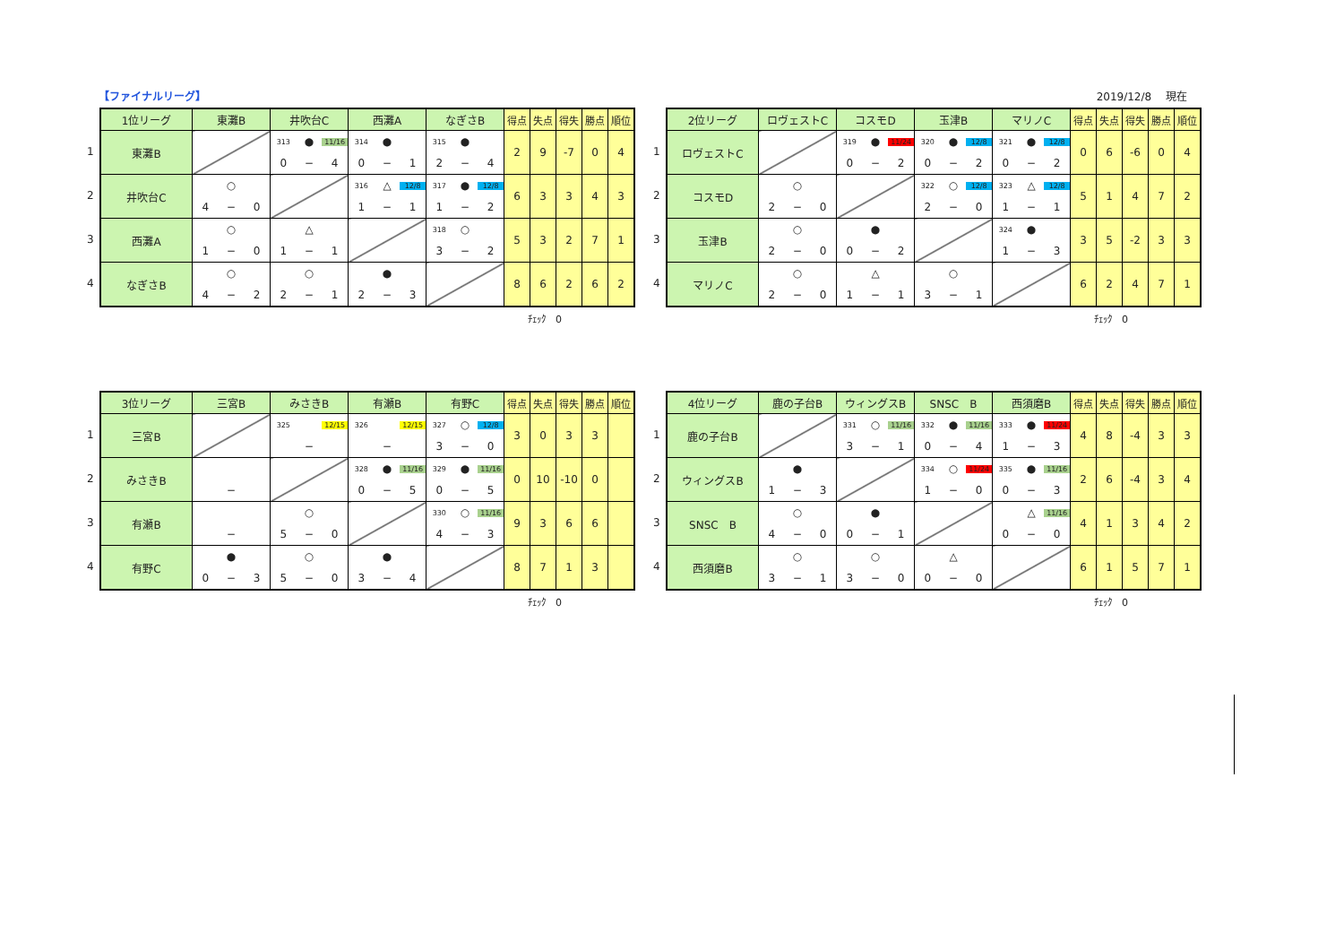【ファイナルリーグ】 2019/12/8　 現在
1
2
3
4
| 1位リーグ | 東灘B | 井吹台C | 西灘A | なぎさB | 得点 | 失点 | 得失 | 勝点 | 順位 |
| --- | --- | --- | --- | --- | --- | --- | --- | --- | --- |
| 東灘B | | 313 ● 11/16 0 − 4 | 314 ● 0 − 1 | 315 ● 2 − 4 | 2 | 9 | -7 | 0 | 4 |
| 井吹台C | ○ 4 − 0 | | 316 △ 12/8 1 − 1 | 317 ● 12/8 1 − 2 | 6 | 3 | 3 | 4 | 3 |
| 西灘A | ○ 1 − 0 | △ 1 − 1 | | 318 ○ 3 − 2 | 5 | 3 | 2 | 7 | 1 |
| なぎさB | ○ 4 − 2 | ○ 2 − 1 | ● 2 − 3 | | 8 | 6 | 2 | 6 | 2 |
ﾁｪｯｸ　0
1
2
3
4
| 2位リーグ | ロヴェストC | コスモD | 玉津B | マリノC | 得点 | 失点 | 得失 | 勝点 | 順位 |
| --- | --- | --- | --- | --- | --- | --- | --- | --- | --- |
| ロヴェストC | | 319 ● 11/24 0 − 2 | 320 ● 12/8 0 − 2 | 321 ● 12/8 0 − 2 | 0 | 6 | -6 | 0 | 4 |
| コスモD | ○ 2 − 0 | | 322 ○ 12/8 2 − 0 | 323 △ 12/8 1 − 1 | 5 | 1 | 4 | 7 | 2 |
| 玉津B | ○ 2 − 0 | ● 0 − 2 | | 324 ● 1 − 3 | 3 | 5 | -2 | 3 | 3 |
| マリノC | ○ 2 − 0 | △ 1 − 1 | ○ 3 − 1 | | 6 | 2 | 4 | 7 | 1 |
ﾁｪｯｸ　0
1
2
3
4
| 3位リーグ | 三宮B | みさきB | 有瀬B | 有野C | 得点 | 失点 | 得失 | 勝点 | 順位 |
| --- | --- | --- | --- | --- | --- | --- | --- | --- | --- |
| 三宮B | | 325 12/15 − | 326 12/15 − | 327 ○ 12/8 3 − 0 | 3 | 0 | 3 | 3 | |
| みさきB | − | | 328 ● 11/16 0 − 5 | 329 ● 11/16 0 − 5 | 0 | 10 | -10 | 0 | |
| 有瀬B | − | ○ 5 − 0 | | 330 ○ 11/16 4 − 3 | 9 | 3 | 6 | 6 | |
| 有野C | ● 0 − 3 | ○ 5 − 0 | ● 3 − 4 | | 8 | 7 | 1 | 3 | |
ﾁｪｯｸ　0
1
2
3
4
| 4位リーグ | 鹿の子台B | ウィングスB | SNSC B | 西須磨B | 得点 | 失点 | 得失 | 勝点 | 順位 |
| --- | --- | --- | --- | --- | --- | --- | --- | --- | --- |
| 鹿の子台B | | 331 ○ 11/16 3 − 1 | 332 ● 11/16 0 − 4 | 333 ● 11/24 1 − 3 | 4 | 8 | -4 | 3 | 3 |
| ウィングスB | ● 1 − 3 | | 334 ○ 11/24 1 − 0 | 335 ● 11/16 0 − 3 | 2 | 6 | -4 | 3 | 4 |
| SNSC B | ○ 4 − 0 | ● 0 − 1 | | △ 11/16 0 − 0 | 4 | 1 | 3 | 4 | 2 |
| 西須磨B | ○ 3 − 1 | ○ 3 − 0 | △ 0 − 0 | | 6 | 1 | 5 | 7 | 1 |
ﾁｪｯｸ　0